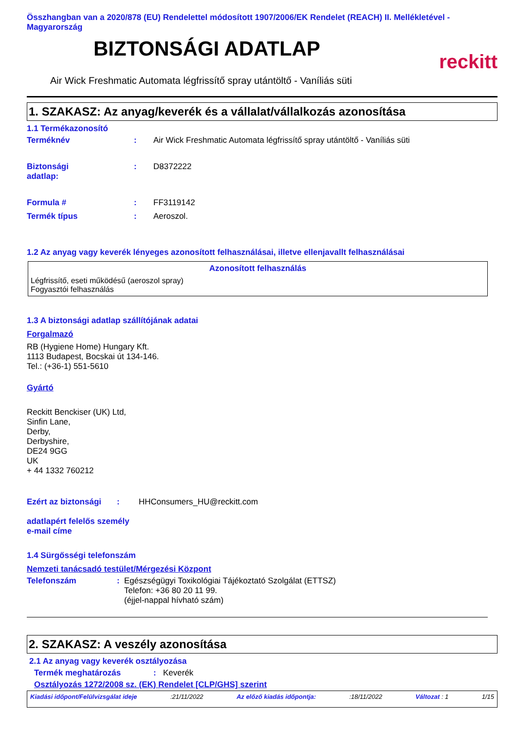Összhangban van a 2020/878 (EU) Rendelettel módosított 1907/2006/EK Rendelet (REACH) II. Mellékletével - Magyarország
BIZTONSÁGI ADATLAP
reckitt
Air Wick Freshmatic Automata légfrissítő spray utántöltő - Vaníliás süti
1. SZAKASZ: Az anyag/keverék és a vállalat/vállalkozás azonosítása
1.1 Termékazonosító
| Terméknév | : | Air Wick Freshmatic Automata légfrissítő spray utántöltő - Vaníliás süti |
| Biztonsági adatlap: | : | D8372222 |
| Formula # | : | FF3119142 |
| Termék típus | : | Aeroszol. |
1.2 Az anyag vagy keverék lényeges azonosított felhasználásai, illetve ellenjavallt felhasználásai
Azonosított felhasználás
Légfrissítő, eseti működésű (aeroszol spray)
Fogyasztói felhasználás
1.3 A biztonsági adatlap szállítójának adatai
Forgalmazó
RB (Hygiene Home) Hungary Kft.
1113 Budapest, Bocskai út 134-146.
Tel.: (+36-1) 551-5610
Gyártó
Reckitt Benckiser (UK) Ltd,
Sinfin Lane,
Derby,
Derbyshire,
DE24 9GG
UK
+ 44 1332 760212
| Ezért az biztonsági | : | HHConsumers_HU@reckitt.com |
adatlapért felelős személy
e-mail címe
1.4 Sürgősségi telefonszám
Nemzeti tanácsadó testület/Mérgezési Központ
| Telefonszám | : | Egészségügyi Toxikológiai Tájékoztató Szolgálat (ETTSZ) Telefon: +36 80 20 11 99. (éjjel-nappal hívható szám) |
2. SZAKASZ: A veszély azonosítása
2.1 Az anyag vagy keverék osztályozása
| Termék meghatározás | : | Keverék |
Osztályozás 1272/2008 sz. (EK) Rendelet [CLP/GHS] szerint
Kiadási időpont/Felülvizsgálat ideje:21/11/2022 Az előző kiadás időpontja::18/11/2022 Változat : 1 1/15